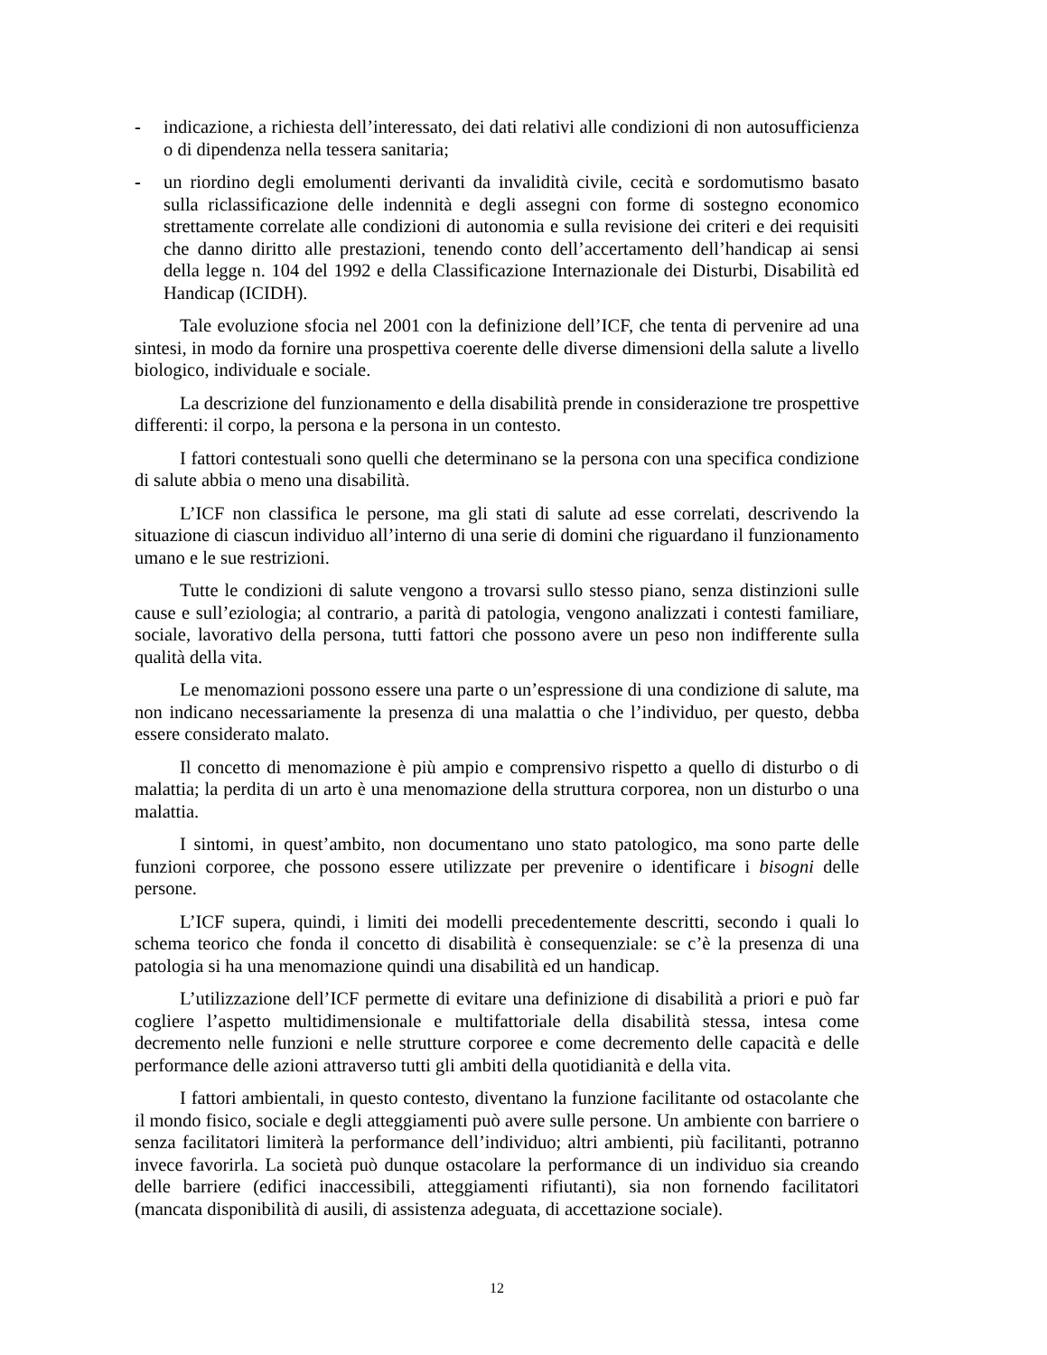- indicazione, a richiesta dell’interessato, dei dati relativi alle condizioni di non autosufficienza o di dipendenza nella tessera sanitaria;
- un riordino degli emolumenti derivanti da invalidità civile, cecità e sordomutismo basato sulla riclassificazione delle indennità e degli assegni con forme di sostegno economico strettamente correlate alle condizioni di autonomia e sulla revisione dei criteri e dei requisiti che danno diritto alle prestazioni, tenendo conto dell’accertamento dell’handicap ai sensi della legge n. 104 del 1992 e della Classificazione Internazionale dei Disturbi, Disabilità ed Handicap (ICIDH).
Tale evoluzione sfocia nel 2001 con la definizione dell’ICF, che tenta di pervenire ad una sintesi, in modo da fornire una prospettiva coerente delle diverse dimensioni della salute a livello biologico, individuale e sociale.
La descrizione del funzionamento e della disabilità prende in considerazione tre prospettive differenti: il corpo, la persona e la persona in un contesto.
I fattori contestuali sono quelli che determinano se la persona con una specifica condizione di salute abbia o meno una disabilità.
L’ICF non classifica le persone, ma gli stati di salute ad esse correlati, descrivendo la situazione di ciascun individuo all’interno di una serie di domini che riguardano il funzionamento umano e le sue restrizioni.
Tutte le condizioni di salute vengono a trovarsi sullo stesso piano, senza distinzioni sulle cause e sull’eziologia; al contrario, a parità di patologia, vengono analizzati i contesti familiare, sociale, lavorativo della persona, tutti fattori che possono avere un peso non indifferente sulla qualità della vita.
Le menomazioni possono essere una parte o un’espressione di una condizione di salute, ma non indicano necessariamente la presenza di una malattia o che l’individuo, per questo, debba essere considerato malato.
Il concetto di menomazione è più ampio e comprensivo rispetto a quello di disturbo o di malattia; la perdita di un arto è una menomazione della struttura corporea, non un disturbo o una malattia.
I sintomi, in quest’ambito, non documentano uno stato patologico, ma sono parte delle funzioni corporee, che possono essere utilizzate per prevenire o identificare i bisogni delle persone.
L’ICF supera, quindi, i limiti dei modelli precedentemente descritti, secondo i quali lo schema teorico che fonda il concetto di disabilità è consequenziale: se c’è la presenza di una patologia si ha una menomazione quindi una disabilità ed un handicap.
L’utilizzazione dell’ICF permette di evitare una definizione di disabilità a priori e può far cogliere l’aspetto multidimensionale e multifattoriale della disabilità stessa, intesa come decremento nelle funzioni e nelle strutture corporee e come decremento delle capacità e delle performance delle azioni attraverso tutti gli ambiti della quotidianità e della vita.
I fattori ambientali, in questo contesto, diventano la funzione facilitante od ostacolante che il mondo fisico, sociale e degli atteggiamenti può avere sulle persone. Un ambiente con barriere o senza facilitatori limiterà la performance dell’individuo; altri ambienti, più facilitanti, potranno invece favorirla. La società può dunque ostacolare la performance di un individuo sia creando delle barriere (edifici inaccessibili, atteggiamenti rifiutanti), sia non fornendo facilitatori (mancata disponibilità di ausili, di assistenza adeguata, di accettazione sociale).
12